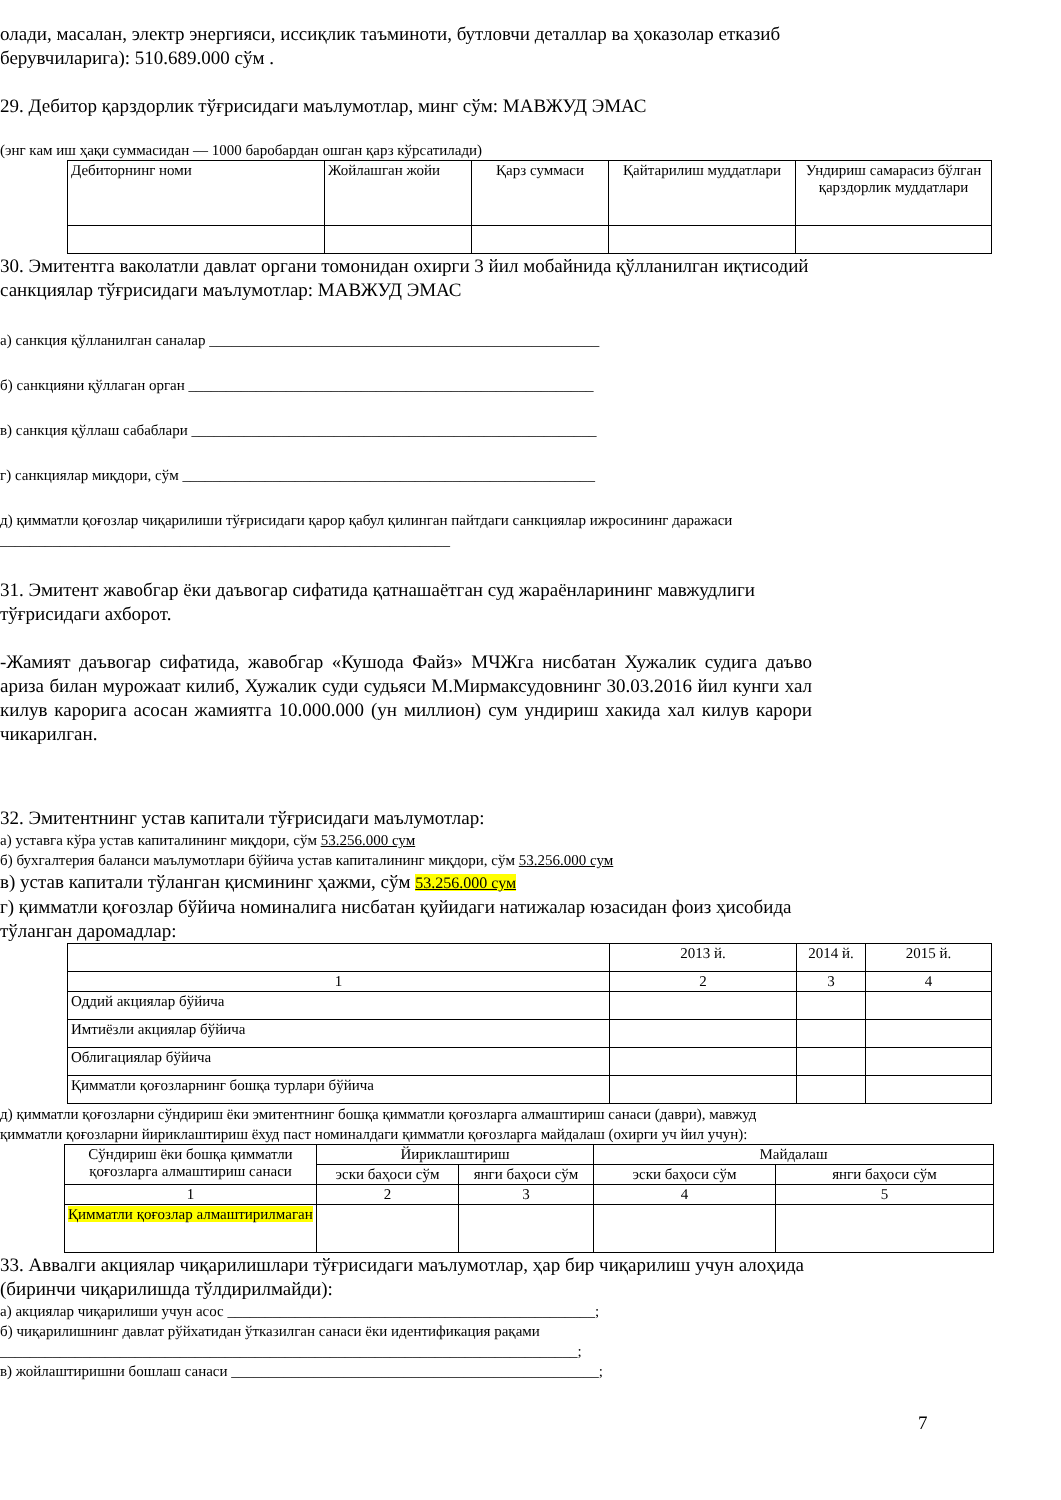олади, масалан, электр энергияси, иссиқлик таъминоти, бутловчи деталлар ва ҳоказолар етказиб берувчиларига): 510.689.000 сўм .
29. Дебитор қарздорлик тўғрисидаги маълумотлар, минг сўм: МАВЖУД ЭМАС
(энг кам иш ҳақи суммасидан — 1000 баробардан ошган қарз кўрсатилади)
| Дебиторнинг номи | Жойлашган жойи | Қарз суммаси | Қайтарилиш муддатлари | Ундириш самарасиз бўлган қарздорлик муддатлари |
30. Эмитентга ваколатли давлат органи томонидан охирги 3 йил мобайнида қўлланилган иқтисодий санкциялар тўғрисидаги маълумотлар: МАВЖУД ЭМАС
а) санкция қўлланилган саналар ____________________________________________________
б) санкцияни қўллаган орган ______________________________________________________
в) санкция қўллаш сабаблари ______________________________________________________
г) санкциялар миқдори, сўм _______________________________________________________
д) қимматли қоғозлар чиқарилиши тўғрисидаги қарор қабул қилинган пайтдаги санкциялар ижросининг даражаси ____________________________________________________________
31. Эмитент жавобгар ёки даъвогар сифатида қатнашаётган суд жараёнларининг мавжудлиги тўғрисидаги ахборот.
-Жамият даъвогар сифатида, жавобгар «Кушода Файз» МЧЖга нисбатан Хужалик судига даъво ариза билан мурожаат килиб, Хужалик суди судьяси М.Мирмаксудовнинг 30.03.2016 йил кунги хал килув карорига асосан жамиятга 10.000.000 (ун миллион) сум ундириш хакида хал килув карори чикарилган.
32. Эмитентнинг устав капитали тўғрисидаги маълумотлар:
а) уставга кўра устав капиталининг миқдори, сўм 53.256.000 сум
б) бухгалтерия баланси маълумотлари бўйича устав капиталининг миқдори, сўм 53.256.000 сум
в) устав капитали тўланган қисмининг ҳажми, сўм 53.256.000 сум
г) қимматли қоғозлар бўйича номиналига нисбатан қуйидаги натижалар юзасидан фоиз ҳисобида тўланган даромадлар:
| | 2013 й. | 2014 й. | 2015 й. |
| 1 | 2 | 3 | 4 |
| Оддий акциялар бўйича | | | |
| Имтиёзли акциялар бўйича | | | |
| Облигациялар бўйича | | | |
| Қимматли қоғозларнинг бошқа турлари бўйича | | | |
д) қимматли қоғозларни сўндириш ёки эмитентнинг бошқа қимматли қоғозларга алмаштириш санаси (даври), мавжуд қимматли қоғозларни йириклаштириш ёхуд паст номиналдаги қимматли қоғозларга майдалаш (охирги уч йил учун):
| Сўндириш ёки бошқа қимматли қоғозларга алмаштириш санаси | Йириклаштириш | | Майдалаш | |
| | эски баҳоси сўм | янги баҳоси сўм | эски баҳоси сўм | янги баҳоси сўм |
| 1 | 2 | 3 | 4 | 5 |
| Қимматли қоғозлар алмаштирилмаган | | | | |
33. Аввалги акциялар чиқарилишлари тўғрисидаги маълумотлар, ҳар бир чиқарилиш учун алоҳида (биринчи чиқарилишда тўлдирилмайди):
а) акциялар чиқарилиши учун асос _________________________________________________;
б) чиқарилишнинг давлат рўйхатидан ўтказилган санаси ёки идентификация рақами
_____________________________________________________________________________;
в) жойлаштиришни бошлаш санаси _________________________________________________;
7